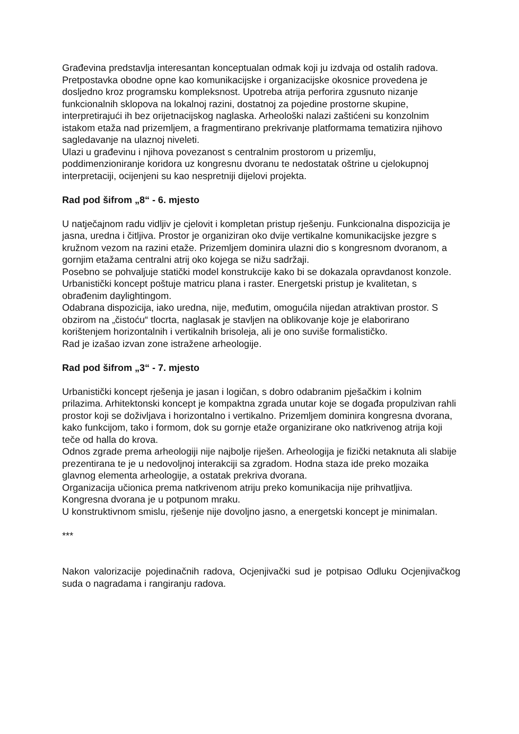Građevina predstavlja interesantan konceptualan odmak koji ju izdvaja od ostalih radova. Pretpostavka obodne opne kao komunikacijske i organizacijske okosnice provedena je dosljedno kroz programsku kompleksnost. Upotreba atrija perforira zgusnuto nizanje funkcionalnih sklopova na lokalnoj razini, dostatnoj za pojedine prostorne skupine, interpretirajući ih bez orijetnacijskog naglaska. Arheološki nalazi zaštićeni su konzolnim istakom etaža nad prizemljem, a fragmentirano prekrivanje platformama tematizira njihovo sagledavanje na ulaznoj niveleti.
Ulazi u građevinu i njihova povezanost s centralnim prostorom u prizemlju, poddimenzioniranje koridora uz kongresnu dvoranu te nedostatak oštrine u cjelokupnoj interpretaciji, ocijenjeni su kao nespretniji dijelovi projekta.
Rad pod šifrom „8“ - 6. mjesto
U natječajnom radu vidljiv je cjelovit i kompletan pristup rješenju. Funkcionalna dispozicija je jasna, uredna i čitljiva. Prostor je organiziran oko dvije vertikalne komunikacijske jezgre s kružnom vezom na razini etaže. Prizemljem dominira ulazni dio s kongresnom dvoranom, a gornjim etažama centralni atrij oko kojega se nižu sadržaji.
Posebno se pohvaljuje statički model konstrukcije kako bi se dokazala opravdanost konzole.
Urbanistički koncept poštuje matricu plana i raster. Energetski pristup je kvalitetan, s obrađenim daylightingom.
Odabrana dispozicija, iako uredna, nije, međutim, omogućila nijedan atraktivan prostor. S obzirom na „čistoću“ tlocrta, naglasak je stavljen na oblikovanje koje je elaborirano korištenjem horizontalnih i vertikalnih brisoleja, ali je ono suviše formalističko.
Rad je izašao izvan zone istražene arheologije.
Rad pod šifrom „3“ - 7. mjesto
Urbanistički koncept rješenja je jasan i logičan, s dobro odabranim pješačkim i kolnim prilazima. Arhitektonski koncept je kompaktna zgrada unutar koje se događa propulzivan rahli prostor koji se doživljava i horizontalno i vertikalno. Prizemljem dominira kongresna dvorana, kako funkcijom, tako i formom, dok su gornje etaže organizirane oko natkrivenog atrija koji teče od halla do krova.
Odnos zgrade prema arheologiji nije najbolje riješen. Arheologija je fizički netaknuta ali slabije prezentirana te je u nedovoljnoj interakciji sa zgradom. Hodna staza ide preko mozaika glavnog elementa arheologije, a ostatak prekriva dvorana.
Organizacija učionica prema natkrivenom atriju preko komunikacija nije prihvatljiva. Kongresna dvorana je u potpunom mraku.
U konstruktivnom smislu, rješenje nije dovoljno jasno, a energetski koncept je minimalan.
***
Nakon valorizacije pojedinačnih radova, Ocjenjivački sud je potpisao Odluku Ocjenjivačkog suda o nagradama i rangiranju radova.